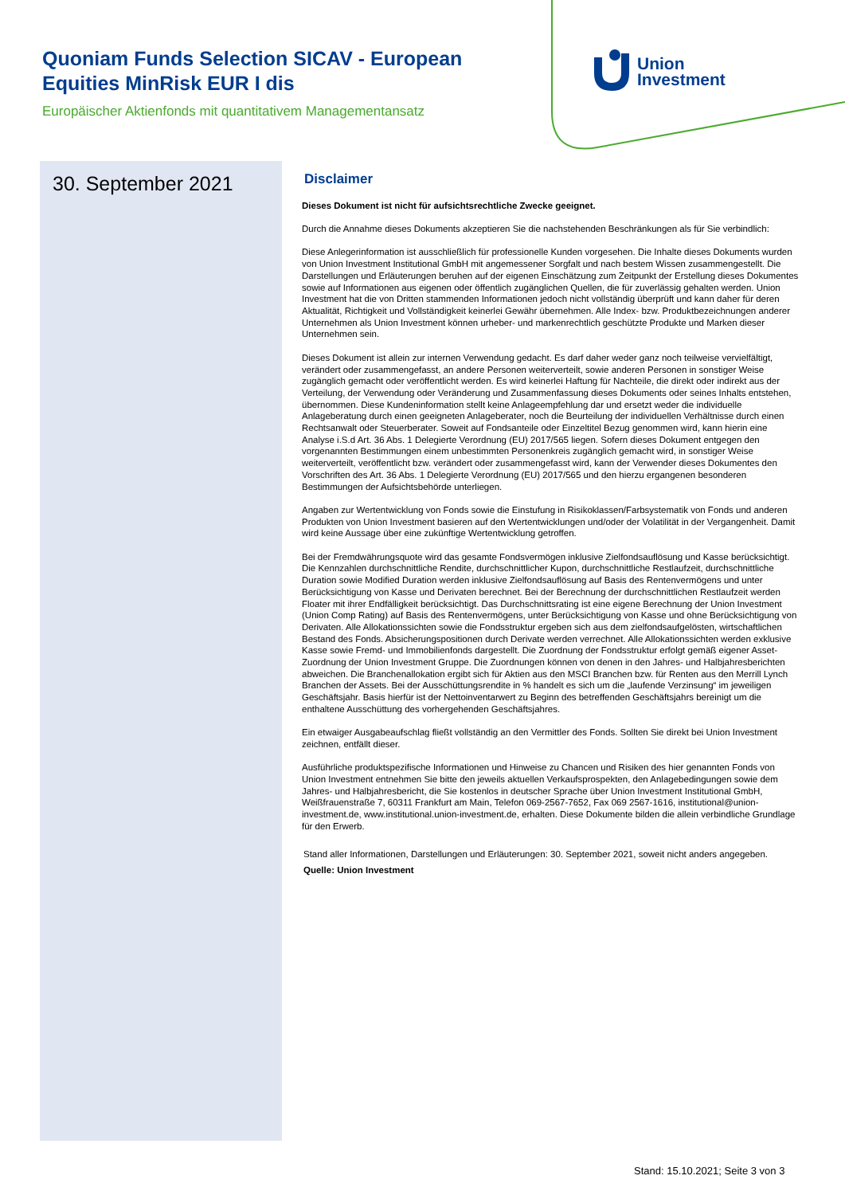Quoniam Funds Selection SICAV - European Equities MinRisk EUR I dis
Europäischer Aktienfonds mit quantitativem Managementansatz
Union
Investment
30. September 2021
Disclaimer
Dieses Dokument ist nicht für aufsichtsrechtliche Zwecke geeignet.
Durch die Annahme dieses Dokuments akzeptieren Sie die nachstehenden Beschränkungen als für Sie verbindlich:
Diese Anlegerinformation ist ausschließlich für professionelle Kunden vorgesehen. Die Inhalte dieses Dokuments wurden von Union Investment Institutional GmbH mit angemessener Sorgfalt und nach bestem Wissen zusammengestellt. Die Darstellungen und Erläuterungen beruhen auf der eigenen Einschätzung zum Zeitpunkt der Erstellung dieses Dokumentes sowie auf Informationen aus eigenen oder öffentlich zugänglichen Quellen, die für zuverlässig gehalten werden. Union Investment hat die von Dritten stammenden Informationen jedoch nicht vollständig überprüft und kann daher für deren Aktualität, Richtigkeit und Vollständigkeit keinerlei Gewähr übernehmen. Alle Index- bzw. Produktbezeichnungen anderer Unternehmen als Union Investment können urheber- und markenrechtlich geschützte Produkte und Marken dieser Unternehmen sein.
Dieses Dokument ist allein zur internen Verwendung gedacht. Es darf daher weder ganz noch teilweise vervielfältigt, verändert oder zusammengefasst, an andere Personen weiterverteilt, sowie anderen Personen in sonstiger Weise zugänglich gemacht oder veröffentlicht werden. Es wird keinerlei Haftung für Nachteile, die direkt oder indirekt aus der Verteilung, der Verwendung oder Veränderung und Zusammenfassung dieses Dokuments oder seines Inhalts entstehen, übernommen. Diese Kundeninformation stellt keine Anlageempfehlung dar und ersetzt weder die individuelle Anlageberatung durch einen geeigneten Anlageberater, noch die Beurteilung der individuellen Verhältnisse durch einen Rechtsanwalt oder Steuerberater. Soweit auf Fondsanteile oder Einzeltitel Bezug genommen wird, kann hierin eine Analyse i.S.d Art. 36 Abs. 1 Delegierte Verordnung (EU) 2017/565 liegen. Sofern dieses Dokument entgegen den vorgenannten Bestimmungen einem unbestimmten Personenkreis zugänglich gemacht wird, in sonstiger Weise weiterverteilt, veröffentlicht bzw. verändert oder zusammengefasst wird, kann der Verwender dieses Dokumentes den Vorschriften des Art. 36 Abs. 1 Delegierte Verordnung (EU) 2017/565 und den hierzu ergangenen besonderen Bestimmungen der Aufsichtsbehörde unterliegen.
Angaben zur Wertentwicklung von Fonds sowie die Einstufung in Risikoklassen/Farbsystematik von Fonds und anderen Produkten von Union Investment basieren auf den Wertentwicklungen und/oder der Volatilität in der Vergangenheit. Damit wird keine Aussage über eine zukünftige Wertentwicklung getroffen.
Bei der Fremdwährungsquote wird das gesamte Fondsvermögen inklusive Zielfondsauflösung und Kasse berücksichtigt. Die Kennzahlen durchschnittliche Rendite, durchschnittlicher Kupon, durchschnittliche Restlaufzeit, durchschnittliche Duration sowie Modified Duration werden inklusive Zielfondsauflösung auf Basis des Rentenvermögens und unter Berücksichtigung von Kasse und Derivaten berechnet. Bei der Berechnung der durchschnittlichen Restlaufzeit werden Floater mit ihrer Endfälligkeit berücksichtigt. Das Durchschnittsrating ist eine eigene Berechnung der Union Investment (Union Comp Rating) auf Basis des Rentenvermögens, unter Berücksichtigung von Kasse und ohne Berücksichtigung von Derivaten. Alle Allokationssichten sowie die Fondsstruktur ergeben sich aus dem zielfondsaufgelösten, wirtschaftlichen Bestand des Fonds. Absicherungspositionen durch Derivate werden verrechnet. Alle Allokationssichten werden exklusive Kasse sowie Fremd- und Immobilienfonds dargestellt. Die Zuordnung der Fondsstruktur erfolgt gemäß eigener Asset-Zuordnung der Union Investment Gruppe. Die Zuordnungen können von denen in den Jahres- und Halbjahresberichten abweichen. Die Branchenallokation ergibt sich für Aktien aus den MSCI Branchen bzw. für Renten aus den Merrill Lynch Branchen der Assets. Bei der Ausschüttungsrendite in % handelt es sich um die „laufende Verzinsung“ im jeweiligen Geschäftsjahr. Basis hierfür ist der Nettoinventarwert zu Beginn des betreffenden Geschäftsjahrs bereinigt um die enthaltene Ausschüttung des vorhergehenden Geschäftsjahres.
Ein etwaiger Ausgabeaufschlag fließt vollständig an den Vermittler des Fonds. Sollten Sie direkt bei Union Investment zeichnen, entfällt dieser.
Ausführliche produktspezifische Informationen und Hinweise zu Chancen und Risiken des hier genannten Fonds von Union Investment entnehmen Sie bitte den jeweils aktuellen Verkaufsprospekten, den Anlagebedingungen sowie dem Jahres- und Halbjahresbericht, die Sie kostenlos in deutscher Sprache über Union Investment Institutional GmbH, Weißfrauenstraße 7, 60311 Frankfurt am Main, Telefon 069-2567-7652, Fax 069 2567-1616, institutional@union-investment.de, www.institutional.union-investment.de, erhalten. Diese Dokumente bilden die allein verbindliche Grundlage für den Erwerb.
Stand aller Informationen, Darstellungen und Erläuterungen: 30. September 2021, soweit nicht anders angegeben.
Quelle: Union Investment
Stand: 15.10.2021; Seite 3 von 3